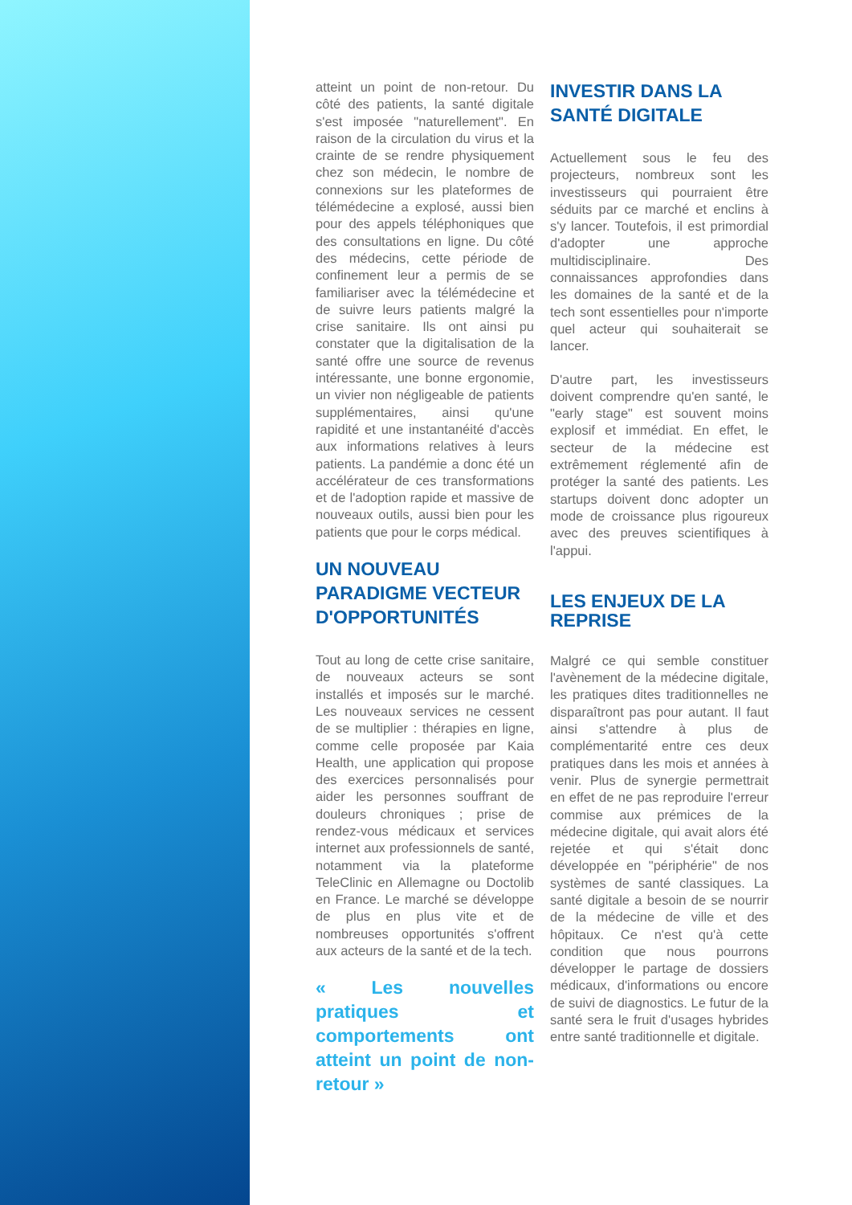atteint un point de non-retour. Du côté des patients, la santé digitale s'est imposée "naturellement". En raison de la circulation du virus et la crainte de se rendre physiquement chez son médecin, le nombre de connexions sur les plateformes de télémédecine a explosé, aussi bien pour des appels téléphoniques que des consultations en ligne. Du côté des médecins, cette période de confinement leur a permis de se familiariser avec la télémédecine et de suivre leurs patients malgré la crise sanitaire. Ils ont ainsi pu constater que la digitalisation de la santé offre une source de revenus intéressante, une bonne ergonomie, un vivier non négligeable de patients supplémentaires, ainsi qu'une rapidité et une instantanéité d'accès aux informations relatives à leurs patients. La pandémie a donc été un accélérateur de ces transformations et de l'adoption rapide et massive de nouveaux outils, aussi bien pour les patients que pour le corps médical.
UN NOUVEAU PARADIGME VECTEUR D'OPPORTUNITÉS
Tout au long de cette crise sanitaire, de nouveaux acteurs se sont installés et imposés sur le marché. Les nouveaux services ne cessent de se multiplier : thérapies en ligne, comme celle proposée par Kaia Health, une application qui propose des exercices personnalisés pour aider les personnes souffrant de douleurs chroniques ; prise de rendez-vous médicaux et services internet aux professionnels de santé, notamment via la plateforme TeleClinic en Allemagne ou Doctolib en France. Le marché se développe de plus en plus vite et de nombreuses opportunités s'offrent aux acteurs de la santé et de la tech.
« Les nouvelles pratiques et comportements ont atteint un point de non-retour »
INVESTIR DANS LA SANTÉ DIGITALE
Actuellement sous le feu des projecteurs, nombreux sont les investisseurs qui pourraient être séduits par ce marché et enclins à s'y lancer. Toutefois, il est primordial d'adopter une approche multidisciplinaire. Des connaissances approfondies dans les domaines de la santé et de la tech sont essentielles pour n'importe quel acteur qui souhaiterait se lancer.
D'autre part, les investisseurs doivent comprendre qu'en santé, le "early stage" est souvent moins explosif et immédiat. En effet, le secteur de la médecine est extrêmement réglementé afin de protéger la santé des patients. Les startups doivent donc adopter un mode de croissance plus rigoureux avec des preuves scientifiques à l'appui.
LES ENJEUX DE LA REPRISE
Malgré ce qui semble constituer l'avènement de la médecine digitale, les pratiques dites traditionnelles ne disparaîtront pas pour autant. Il faut ainsi s'attendre à plus de complémentarité entre ces deux pratiques dans les mois et années à venir. Plus de synergie permettrait en effet de ne pas reproduire l'erreur commise aux prémices de la médecine digitale, qui avait alors été rejetée et qui s'était donc développée en "périphérie" de nos systèmes de santé classiques. La santé digitale a besoin de se nourrir de la médecine de ville et des hôpitaux. Ce n'est qu'à cette condition que nous pourrons développer le partage de dossiers médicaux, d'informations ou encore de suivi de diagnostics. Le futur de la santé sera le fruit d'usages hybrides entre santé traditionnelle et digitale.